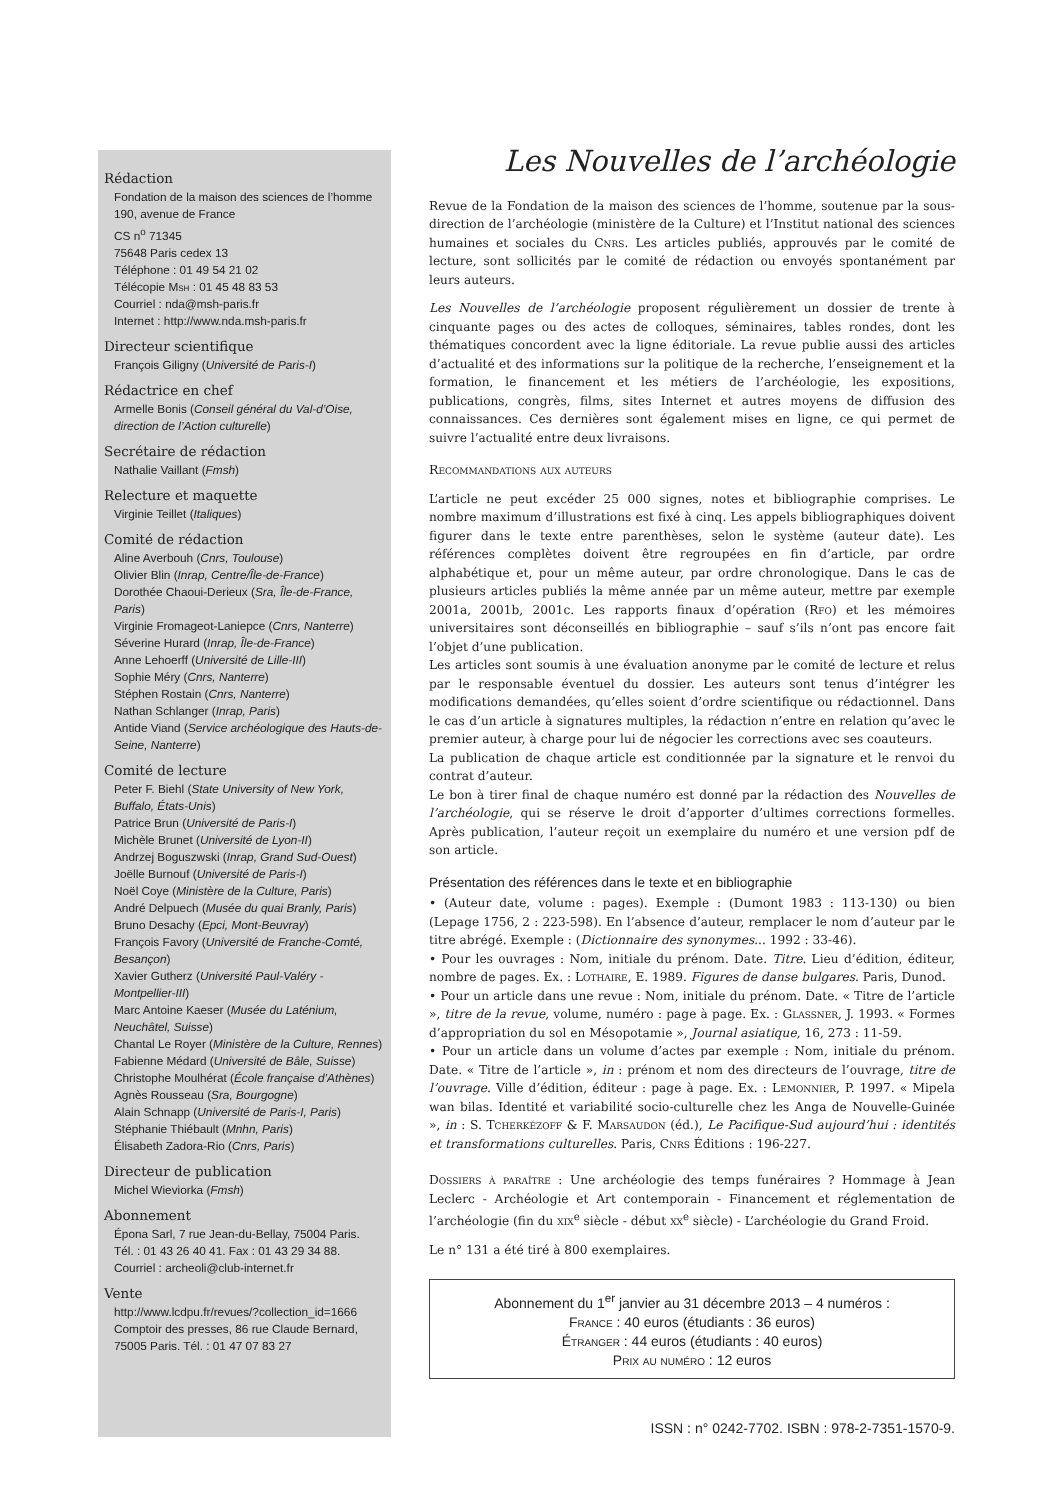Rédaction
Fondation de la maison des sciences de l’homme
190, avenue de France
CS n<sup>o</sup> 71345
75648 Paris cedex 13
Téléphone : 01 49 54 21 02
Télécopie Msh : 01 45 48 83 53
Courriel : nda@msh-paris.fr
Internet : http://www.nda.msh-paris.fr
Directeur scientifique
François Giligny (Université de Paris-I)
Rédactrice en chef
Armelle Bonis (Conseil général du Val-d’Oise, direction de l’Action culturelle)
Secrétaire de rédaction
Nathalie Vaillant (Fmsh)
Relecture et maquette
Virginie Teillet (Italiques)
Comité de rédaction
Aline Averbouh (Cnrs, Toulouse)
Olivier Blin (Inrap, Centre/Île-de-France)
Dorothée Chaoui-Derieux (Sra, Île-de-France, Paris)
Virginie Fromageot-Laniepce (Cnrs, Nanterre)
Séverine Hurard (Inrap, Île-de-France)
Anne Lehoerff (Université de Lille-III)
Sophie Méry (Cnrs, Nanterre)
Stéphen Rostain (Cnrs, Nanterre)
Nathan Schlanger (Inrap, Paris)
Antide Viand (Service archéologique des Hauts-de-Seine, Nanterre)
Comité de lecture
Peter F. Biehl (State University of New York, Buffalo, États-Unis)
Patrice Brun (Université de Paris-I)
Michèle Brunet (Université de Lyon-II)
Andrzej Boguszwski (Inrap, Grand Sud-Ouest)
Joëlle Burnouf (Université de Paris-I)
Noël Coye (Ministère de la Culture, Paris)
André Delpuech (Musée du quai Branly, Paris)
Bruno Desachy (Epci, Mont-Beuvray)
François Favory (Université de Franche-Comté, Besançon)
Xavier Gutherz (Université Paul-Valéry - Montpellier-III)
Marc Antoine Kaeser (Musée du Laténium, Neuchâtel, Suisse)
Chantal Le Royer (Ministère de la Culture, Rennes)
Fabienne Médard (Université de Bâle, Suisse)
Christophe Moulhérat (École française d’Athènes)
Agnès Rousseau (Sra, Bourgogne)
Alain Schnapp (Université de Paris-I, Paris)
Stéphanie Thiébault (Mnhn, Paris)
Élisabeth Zadora-Rio (Cnrs, Paris)
Directeur de publication
Michel Wieviorka (Fmsh)
Abonnement
Épona Sarl, 7 rue Jean-du-Bellay, 75004 Paris.
Tél. : 01 43 26 40 41. Fax : 01 43 29 34 88.
Courriel : archeoli@club-internet.fr
Vente
http://www.lcdpu.fr/revues/?collection_id=1666
Comptoir des presses, 86 rue Claude Bernard, 75005 Paris. Tél. : 01 47 07 83 27
Les Nouvelles de l’archéologie
Revue de la Fondation de la maison des sciences de l’homme, soutenue par la sous-direction de l’archéologie (ministère de la Culture) et l’Institut national des sciences humaines et sociales du Cnrs. Les articles publiés, approuvés par le comité de lecture, sont sollicités par le comité de rédaction ou envoyés spontanément par leurs auteurs.
Les Nouvelles de l’archéologie proposent régulièrement un dossier de trente à cinquante pages ou des actes de colloques, séminaires, tables rondes, dont les thématiques concordent avec la ligne éditoriale. La revue publie aussi des articles d’actualité et des informations sur la politique de la recherche, l’enseignement et la formation, le financement et les métiers de l’archéologie, les expositions, publications, congrès, films, sites Internet et autres moyens de diffusion des connaissances. Ces dernières sont également mises en ligne, ce qui permet de suivre l’actualité entre deux livraisons.
Recommandations aux auteurs
L’article ne peut excéder 25 000 signes, notes et bibliographie comprises. Le nombre maximum d’illustrations est fixé à cinq. Les appels bibliographiques doivent figurer dans le texte entre parenthèses, selon le système (auteur date). Les références complètes doivent être regroupées en fin d’article, par ordre alphabétique et, pour un même auteur, par ordre chronologique. Dans le cas de plusieurs articles publiés la même année par un même auteur, mettre par exemple 2001a, 2001b, 2001c. Les rapports finaux d’opération (Rfo) et les mémoires universitaires sont déconseillés en bibliographie – sauf s’ils n’ont pas encore fait l’objet d’une publication.
Les articles sont soumis à une évaluation anonyme par le comité de lecture et relus par le responsable éventuel du dossier. Les auteurs sont tenus d’intégrer les modifications demandées, qu’elles soient d’ordre scientifique ou rédactionnel. Dans le cas d’un article à signatures multiples, la rédaction n’entre en relation qu’avec le premier auteur, à charge pour lui de négocier les corrections avec ses coauteurs.
La publication de chaque article est conditionnée par la signature et le renvoi du contrat d’auteur.
Le bon à tirer final de chaque numéro est donné par la rédaction des Nouvelles de l’archéologie, qui se réserve le droit d’apporter d’ultimes corrections formelles. Après publication, l’auteur reçoit un exemplaire du numéro et une version pdf de son article.
Présentation des références dans le texte et en bibliographie
• (Auteur date, volume : pages). Exemple : (Dumont 1983 : 113-130) ou bien (Lepage 1756, 2 : 223-598). En l’absence d’auteur, remplacer le nom d’auteur par le titre abrégé. Exemple : (Dictionnaire des synonymes... 1992 : 33-46).
• Pour les ouvrages : Nom, initiale du prénom. Date. Titre. Lieu d’édition, éditeur, nombre de pages. Ex. : Lothaire, E. 1989. Figures de danse bulgares. Paris, Dunod.
• Pour un article dans une revue : Nom, initiale du prénom. Date. « Titre de l’article », titre de la revue, volume, numéro : page à page. Ex. : Glassner, J. 1993. « Formes d’appropriation du sol en Mésopotamie », Journal asiatique, 16, 273 : 11-59.
• Pour un article dans un volume d’actes par exemple : Nom, initiale du prénom. Date. « Titre de l’article », in : prénom et nom des directeurs de l’ouvrage, titre de l’ouvrage. Ville d’édition, éditeur : page à page. Ex. : Lemonnier, P. 1997. « Mipela wan bilas. Identité et variabilité socio-culturelle chez les Anga de Nouvelle-Guinée », in : S. Tcherkézoff & F. Marsaudon (éd.), Le Pacifique-Sud aujourd’hui : identités et transformations culturelles. Paris, Cnrs Éditions : 196-227.
Dossiers à paraître : Une archéologie des temps funéraires ? Hommage à Jean Leclerc - Archéologie et Art contemporain - Financement et réglementation de l’archéologie (fin du xix<sup>e</sup> siècle - début xx<sup>e</sup> siècle) - L’archéologie du Grand Froid.
Le n° 131 a été tiré à 800 exemplaires.
Abonnement du 1<sup>er</sup> janvier au 31 décembre 2013 – 4 numéros :
France : 40 euros (étudiants : 36 euros)
Étranger : 44 euros (étudiants : 40 euros)
Prix au numéro : 12 euros
ISSN : n° 0242-7702. ISBN : 978-2-7351-1570-9.